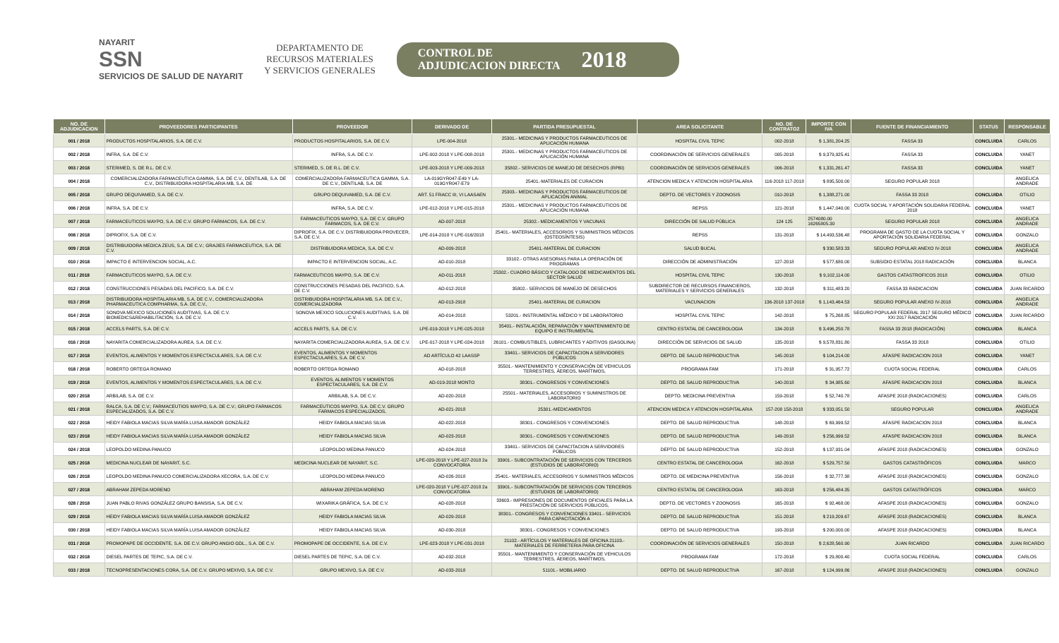NAYARIT
SSN
SERVICIOS DE SALUD DE NAYARIT
DEPARTAMENTO DE
RECURSOS MATERIALES
Y SERVICIOS GENERALES
CONTROL DE
ADJUDICACION DIRECTA
2018
| NO. DE ADJUDICACION | PROVEEDORES PARTICIPANTES | PROVEEDOR | DERIVADO DE | PARTIDA PRESUPUESTAL | AREA SOLICITANTE | NO. DE CONTRATO2 | IMPORTE CON IVA | FUENTE DE FINANCIAMIENTO | STATUS | RESPONSABLE |
| --- | --- | --- | --- | --- | --- | --- | --- | --- | --- | --- |
| 001 / 2018 | PRODUCTOS HOSPITALARIOS, S.A. DE C.V. | PRODUCTOS HOSPITALARIOS, S.A. DE C.V. | LPE-004-2018 | 25301.- MEDICINAS Y PRODUCTOS FARMACEUTICOS DE APLICACIÓN HUMANA | HOSPITAL CIVIL TEPIC | 002-2018 | $ 1,381,204.25 | FASSA 33 | CONCLUIDA | CARLOS |
| 002 / 2018 | INFRA, S.A. DE C.V. | INFRA, S.A. DE C.V. | LPE-002-2018 Y LPE-008-2018 | 25301.- MEDICINAS Y PRODUCTOS FARMACEUTICOS DE APLICACIÓN HUMANA | COORDINACIÓN DE SERVICIOS GENERALES | 005-2018 | $ 9,379,925.41 | FASSA 33 | CONCLUIDA | YANET |
| 003 / 2018 | STERIMED, S. DE R.L. DE C.V. | STERIMED, S. DE R.L. DE C.V. | LPE-003-2018 Y LPE-009-2018 | 35802.- SERVICIOS DE MANEJO DE DESECHOS (RPBI) | COORDINACIÓN DE SERVICIOS GENERALES | 006-2018 | $ 1,331,261.47 | FASSA 33 | CONCLUIDA | YANET |
| 004 / 2018 | COMERCIALIZADORA FARMACEUTICA GAMMA, S.A. DE C.V., DENTILAB, S.A. DE C.V., DISTRIBUIDORA HOSPITALARIA MB, S.A. DE | COMERCIALIZADORA FARMACEUTICA GAMMA, S.A. DE C.V., DENTILAB, S.A. DE | LA-019GYR047-E49 Y LA-019GYR047-E79 | 25401.-MATERIALES DE CURACION | ATENCION MEDICA Y ATENCION HOSPITALARIA | 116-2018 117-2018 | $ 895,500.00 | SEGURO POPULAR 2018 | | ANGELICA ANDRADE |
| 005 / 2018 | GRUPO DEQUIVAMED, S.A. DE C.V. | GRUPO DEQUIVAMED, S.A. DE C.V. | ART. 51 FRACC III, VI LAASAEN | 25303.- MEDICINAS Y PRODUCTOS FARMACEUTICOS DE APLICACIÓN ANIMAL | DEPTO. DE VECTORES Y ZOONOSIS | 010-2018 | $ 1,388,271.00 | FASSA 33 2018 | CONCLUIDA | OTILIO |
| 006 / 2018 | INFRA, S.A. DE C.V. | INFRA, S.A. DE C.V. | LPE-012-2018 Y LPE-015-2018 | 25301.- MEDICINAS Y PRODUCTOS FARMACEUTICOS DE APLICACIÓN HUMANA | REPSS | 121-2018 | $ 1,447,040.00 | CUOTA SOCIAL Y APORTACIÓN SOLIDARIA FEDERAL 2018 | CONCLUIDA | YANET |
| 007 / 2018 | FARMACEUTICOS MAYPO, S.A. DE C.V. GRUPO FARMACOS, S.A. DE C.V. | FARMACEUTICOS MAYPO, S.A. DE C.V. GRUPO FARMACOS, S.A. DE C.V. | AD-007-2018 | 25302.- MEDICAMENTOS Y VACUNAS | DIRECCIÓN DE SALUD PÚBLICA | 124 125 | 2574080.00 16265805.30 | SEGURO POPULAR 2018 | CONCLUIDA | ANGELICA ANDRADE |
| 008 / 2018 | DIPROFIX, S.A. DE C.V. | DIPROFIX, S.A. DE C.V. DISTRIBUIDORA PROVECER, S.A. DE C.V. | LPE-014-2018 Y LPE-016/2018 | 25401.- MATERIALES, ACCESORIOS Y SUMINISTROS MÉDICOS (OSTEOSÍNTESIS) | REPSS | 131-2018 | $ 14,493,536.48 | PROGRAMA DE GASTO DE LA CUOTA SOCIAL Y APORTACIÓN SOLIDARIA FEDERAL | CONCLUIDA | GONZALO |
| 009 / 2018 | DISTRIBUIDORA MEDICA ZEUS, S.A. DE C.V.; GRAJIES FARMACEUTICA, S.A. DE C.V. | DISTRIBUIDORA MEDICA, S.A. DE C.V. | AD-009-2018 | 25401.-MATERIAL DE CURACION | SALUD BUCAL | | $ 330,583.33 | SEGURO POPULAR ANEXO IV-2018 | CONCLUIDA | ANGELICA ANDRADE |
| 010 / 2018 | IMPACTO E INTERVENCION SOCIAL, A.C. | IMPACTO E INTERVENCION SOCIAL, A.C. | AD-010-2018 | 33102.- OTRAS ASESORIAS PARA LA OPERACIÓN DE PROGRAMAS | DIRECCIÓN DE ADMINISTRACIÓN | 127-2018 | $ 577,680.00 | SUBSIDIO ESTATAL 2018 RADICACIÓN | CONCLUIDA | BLANCA |
| 011 / 2018 | FARMACEUTICOS MAYPO, S.A. DE C.V. | FARMACEUTICOS MAYPO, S.A. DE C.V. | AD-011-2018 | 25302.- CUADRO BÁSICO Y CATALOGO DE MEDICAMENTOS DEL SECTOR SALUD | HOSPITAL CIVIL TEPIC | 130-2018 | $ 9,102,114.00 | GASTOS CATASTROFICOS 2018 | CONCLUIDA | OTILIO |
| 012 / 2018 | CONSTRUCCIONES PESADAS DEL PACIFICO, S.A. DE C.V. | CONSTRUCCIONES PESADAS DEL PACIFICO, S.A. DE C.V. | AD-012-2018 | 35802.- SERVICIOS DE MANEJO DE DESECHOS | SUBDIRECTOR DE RECURSOS FINANCIEROS, MATERIALES Y SERVICIOS GENERALES | 132-2018 | $ 311,483.20 | FASSA 33 RADICACION | CONCLUIDA | JUAN RICARDO |
| 013 / 2018 | DISTRIBUIDORA HOSPITALARIA MB, S.A. DE C.V., COMERCIALIZADORA PHARMACEUTICA COMPHARMA, S.A. DE C.V., | DISTRIBUIDORA HOSPITALARIA MB, S.A. DE C.V., COMERCIALIZADORA | AD-013-2918 | 25401.-MATERIAL DE CURACION | VACUNACION | 136-2018 137-2018 | $ 1,143,464.53 | SEGURO POPULAR ANEXO IV-2018 | CONCLUIDA | ANGELICA ANDRADE |
| 014 / 2018 | SONOVA MEXICO SOLUCIONES AUDITIVAS, S.A. DE C.V. BIOMEDICS&REHABILITACIÓN, S.A. DE C.V. | SONOVA MEXICO SOLUCIONES AUDITIVAS, S.A. DE C.V. | AD-014-2018 | 53201.- INSTRUMENTAL MÉDICO Y DE LABORATORIO | HOSPITAL CIVIL TEPIC | 142-2018 | $ 75,268.85 | SEGURO POPULAR FEDERAL 2017 SEGURO MÉDICO XXI 2017 RADICACIÓN | CONCLUIDA | JUAN RICARDO |
| 015 / 2018 | ACCELS PARTS, S.A. DE C.V. | ACCELS PARTS, S.A. DE C.V. | LPE-019-2018 Y LPE-025-2018 | 35401.- INSTALACIÓN, REPARACIÓN Y MANTENIMIENTO DE EQUIPO E INSTRUMENTAL | CENTRO ESTATAL DE CANCEROLOGIA | 134-2018 | $ 3,496,250.78 | FASSA 33 2018 (RADICACIÓN) | CONCLUIDA | BLANCA |
| 016 / 2018 | NAYARITA COMERCIALIZADORA AUREA, S.A. DE C.V. | NAYARITA COMERCIALIZADORA AUREA, S.A. DE C.V. | LPE-017-2018 Y LPE-024-2018 | 26101.- COMBUSTIBLES, LUBRICANTES Y ADITIVOS (GASOLINA) | DIRECCIÓN DE SERVICIOS DE SALUD | 135-2018 | $ 9,578,831.80 | FASSA 33 2018 | CONCLUIDA | OTILIO |
| 017 / 2018 | EVENTOS, ALIMENTOS Y MOMENTOS ESPECTACULARES, S.A. DE C.V. | EVENTOS, ALIMENTOS Y MOMENTOS ESPECTACULARES, S.A. DE C.V. | AD ARTÍCULO 42 LAASSP | 33401.- SERVICIOS DE CAPACITACION A SERVIDORES PÚBLICOS | DEPTO. DE SALUD REPRODUCTIVA | 145-2018 | $ 104,214.00 | AFASPE RADICACION 2018 | CONCLUIDA | YANET |
| 018 / 2018 | ROBERTO ORTEGA ROMANO | ROBERTO ORTEGA ROMANO | AD-018-2018 | 35501.- MANTENIMIENTO Y CONSERVACIÓN DE VEHICULOS TERRESTRES, ÁEREOS, MARÍTIMOS, | PROGRAMA FAM | 171-2018 | $ 31,957.72 | CUOTA SOCIAL FEDERAL | CONCLUIDA | CARLOS |
| 019 / 2018 | EVENTOS, ALIMENTOS Y MOMENTOS ESPECTACULARES, S.A. DE C.V. | EVENTOS, ALIMENTOS Y MOMENTOS ESPECTACULARES, S.A. DE C.V. | AD-019-2018 MONTO | 38301.- CONGRESOS Y CONVENCIONES | DEPTO. DE SALUD REPRODUCTIVA | 140-2018 | $ 34,985.60 | AFASPE RADICACION 2018 | CONCLUIDA | BLANCA |
| 020 / 2018 | ARBILAB, S.A. DE C.V. | ARBILAB, S.A. DE C.V. | AD-020-2018 | 25501.- MATERIALES, ACCESORIOS Y SUMINISTROS DE LABORATORIO | DEPTO. MEDICINA PREVENTIVA | 159-2018 | $ 52,740.78 | AFASPE 2018 (RADICACIONES) | CONCLUIDA | CARLOS |
| 021 / 2018 | RALCA, S.A. DE C.V.; FARMACEUTIOS MAYPO, S.A. DE C.V.; GRUPO FARMACOS ESPECIALIZADOS, S.A. DE C.V. | FARMACEUTICOS MAYPO, S.A. DE C.V. GRUPO FARMACOS ESPECIALIZADOS, | AD-021-2018 | 25301.-MEDICAMENTOS | ATENCION MEDICA Y ATENCION HOSPITALARIA | 157-208 158-2018 | $ 333,051.50 | SEGURO POPULAR | CONCLUIDA | ANGELICA ANDRADE |
| 022 / 2018 | HEIDY FABIOLA MACIAS SILVA MARÍA LUISA AMADOR GONZÁLEZ | HEIDY FABIOLA MACIAS SILVA | AD-022-2018 | 38301.- CONGRESOS Y CONVENCIONES | DEPTO. DE SALUD REPRODUCTIVA | 148-2018 | $ 69,999.52 | AFASPE RADICACION 2018 | CONCLUIDA | BLANCA |
| 023 / 2018 | HEIDY FABIOLA MACIAS SILVA MARÍA LUISA AMADOR GONZÁLEZ | HEIDY FABIOLA MACIAS SILVA | AD-023-2018 | 38301.- CONGRESOS Y CONVENCIONES | DEPTO. DE SALUD REPRODUCTIVA | 149-2018 | $ 256,999.52 | AFASPE RADICACION 2018 | CONCLUIDA | BLANCA |
| 024 / 2018 | LEOPOLDO MEDINA PANUCO | LEOPOLDO MEDINA PANUCO | AD-024-2018 | 33401.- SERVICIOS DE CAPACITACION A SERVIDORES PÚBLICOS | DEPTO. DE SALUD REPRODUCTIVA | 152-2018 | $ 137,931.04 | AFASPE 2018 (RADICACIONES) | CONCLUIDA | GONZALO |
| 025 / 2018 | MEDICINA NUCLEAR DE NAYARIT, S.C. | MEDICINA NUCLEAR DE NAYARIT, S.C. | LPE-020-2018 Y LPE-027-2018 2a CONVOCATORIA | 33901.- SUBCONTRATACIÓN DE SERVICIOS CON TERCEROS (ESTUDIOS DE LABORATORIO) | CENTRO ESTATAL DE CANCEROLOGIA | 162-2018 | $ 529,757.50 | GASTOS CATASTRÓFICOS | CONCLUIDA | MARCO |
| 026 / 2018 | LEOPOLDO MEDINA PANUCO COMERCIALIZADORA XECORA, S.A. DE C.V. | LEOPOLDO MEDINA PANUCO | AD-026-2018 | 25401.- MATERIALES, ACCESORIOS Y SUMINISTROS MÉDICOS | DEPTO. DE MEDICINA PREVENTIVA | 156-2018 | $ 32,777.38 | AFASPE 2018 (RADICACIONES) | CONCLUIDA | GONZALO |
| 027 / 2018 | ABRAHAM ZEPEDA MORENO | ABRAHAM ZEPEDA MORENO | LPE-020-2018 Y LPE-027-2018 2a CONVOCATORIA | 33901.- SUBCONTRATACIÓN DE SERVICIOS CON TERCEROS (ESTUDIOS DE LABORATORIO) | CENTRO ESTATAL DE CANCEROLOGIA | 163-2018 | $ 256,484.35 | GASTOS CATASTRÓFICOS | CONCLUIDA | MARCO |
| 028 / 2018 | JUAN PABLO RIVAS GONZÁLEZ GRUPO BANSISA, S.A. DE C.V. | WIXARIKA GRÁFICA, S.A. DE C.V. | AD-028-2018 | 33603.- IMPRESIONES DE DOCUMENTOS OFICIALES PARA LA PRESTACIÓN DE SERVICIOS PÚBLICOS, | DEPTO. DE VECTORES Y ZOONOSIS | 165-2018 | $ 92,468.00 | AFASPE 2018 (RADICACIONES) | CONCLUIDA | GONZALO |
| 029 / 2018 | HEIDY FABIOLA MACIAS SILVA MARÍA LUISA AMADOR GONZÁLEZ | HEIDY FABIOLA MACIAS SILVA | AD-029-2018 | 38301.- CONGRESOS Y CONVENCIONES 33401.- SERVICIOS PARA CAPACITACIÓN A | DEPTO. DE SALUD REPRODUCTIVA | 151-2018 | $ 219,209.67 | AFASPE 2018 (RADICACIONES) | CONCLUIDA | BLANCA |
| 030 / 2018 | HEIDY FABIOLA MACIAS SILVA MARÍA LUISA AMADOR GONZÁLEZ | HEIDY FABIOLA MACIAS SILVA | AD-030-2018 | 38301.- CONGRESOS Y CONVENCIONES | DEPTO. DE SALUD REPRODUCTIVA | 193-2018 | $ 200,000.00 | AFASPE 2018 (RADICACIONES) | CONCLUIDA | BLANCA |
| 031 / 2018 | PROMOPAPE DE OCCIDENTE, S.A. DE C.V. GRUPO ANGIO GDL., S.A. DE C.V. | PROMOPAPE DE OCCIDENTE, S.A. DE C.V. | LPE-023-2018 Y LPE-031-2018 | 21102.- ARTÍCULOS Y MATERIALES DE OFICINA 21103.- MATERIALES DE FERRETERIA PARA OFICINA | COORDINACIÓN DE SERVICIOS GENERALES | 150-2018 | $ 2,628,560.90 | JUAN RICARDO | CONCLUIDA | JUAN RICARDO |
| 032 / 2018 | DIESEL PARTES DE TEPIC, S.A. DE C.V. | DIESEL PARTES DE TEPIC, S.A. DE C.V. | AD-032-2018 | 35501.- MANTENIMIENTO Y CONSERVACIÓN DE VEHICULOS TERRESTRES, ÁEREOS, MARÍTIMOS, | PROGRAMA FAM | 172-2018 | $ 29,800.40 | CUOTA SOCIAL FEDERAL | CONCLUIDA | CARLOS |
| 033 / 2018 | TECNOPRESENTACIONES CORA, S.A. DE C.V. GRUPO MEXIVO, S.A. DE C.V. | GRUPO MEXIVO, S.A. DE C.V. | AD-033-2018 | 51101.- MOBILIARIO | DEPTO. DE SALUD REPRODUCTIVA | 167-2018 | $ 124,999.86 | AFASPE 2018 (RADICACIONES) | CONCLUIDA | GONZALO |